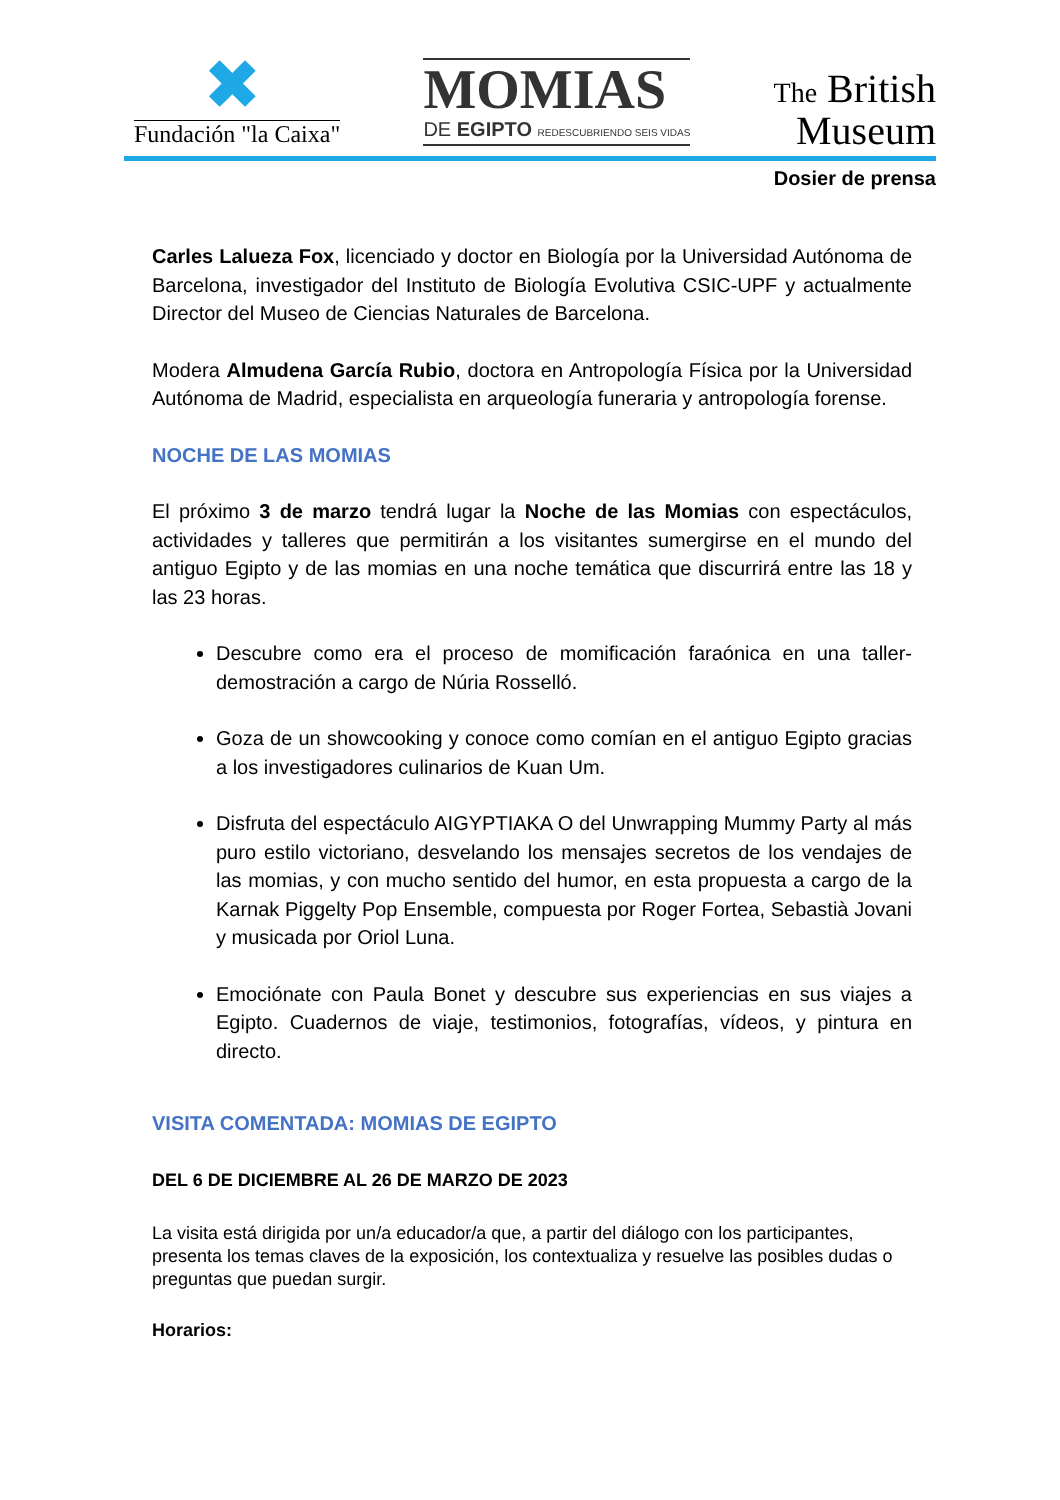✖
Fundación "la Caixa"
MOMIAS
DE EGIPTO REDESCUBRIENDO SEIS VIDAS
The British
Museum
Dosier de prensa
Carles Lalueza Fox, licenciado y doctor en Biología por la Universidad Autónoma de Barcelona, investigador del Instituto de Biología Evolutiva CSIC-UPF y actualmente Director del Museo de Ciencias Naturales de Barcelona.
Modera Almudena García Rubio, doctora en Antropología Física por la Universidad Autónoma de Madrid, especialista en arqueología funeraria y antropología forense.
NOCHE DE LAS MOMIAS
El próximo 3 de marzo tendrá lugar la Noche de las Momias con espectáculos, actividades y talleres que permitirán a los visitantes sumergirse en el mundo del antiguo Egipto y de las momias en una noche temática que discurrirá entre las 18 y las 23 horas.
Descubre como era el proceso de momificación faraónica en una taller-demostración a cargo de Núria Rosselló.
Goza de un showcooking y conoce como comían en el antiguo Egipto gracias a los investigadores culinarios de Kuan Um.
Disfruta del espectáculo AIGYPTIAKA O del Unwrapping Mummy Party al más puro estilo victoriano, desvelando los mensajes secretos de los vendajes de las momias, y con mucho sentido del humor, en esta propuesta a cargo de la Karnak Piggelty Pop Ensemble, compuesta por Roger Fortea, Sebastià Jovani y musicada por Oriol Luna.
Emociónate con Paula Bonet y descubre sus experiencias en sus viajes a Egipto. Cuadernos de viaje, testimonios, fotografías, vídeos, y pintura en directo.
VISITA COMENTADA: MOMIAS DE EGIPTO
DEL 6 DE DICIEMBRE AL 26 DE MARZO DE 2023
La visita está dirigida por un/a educador/a que, a partir del diálogo con los participantes, presenta los temas claves de la exposición, los contextualiza y resuelve las posibles dudas o preguntas que puedan surgir.
Horarios: